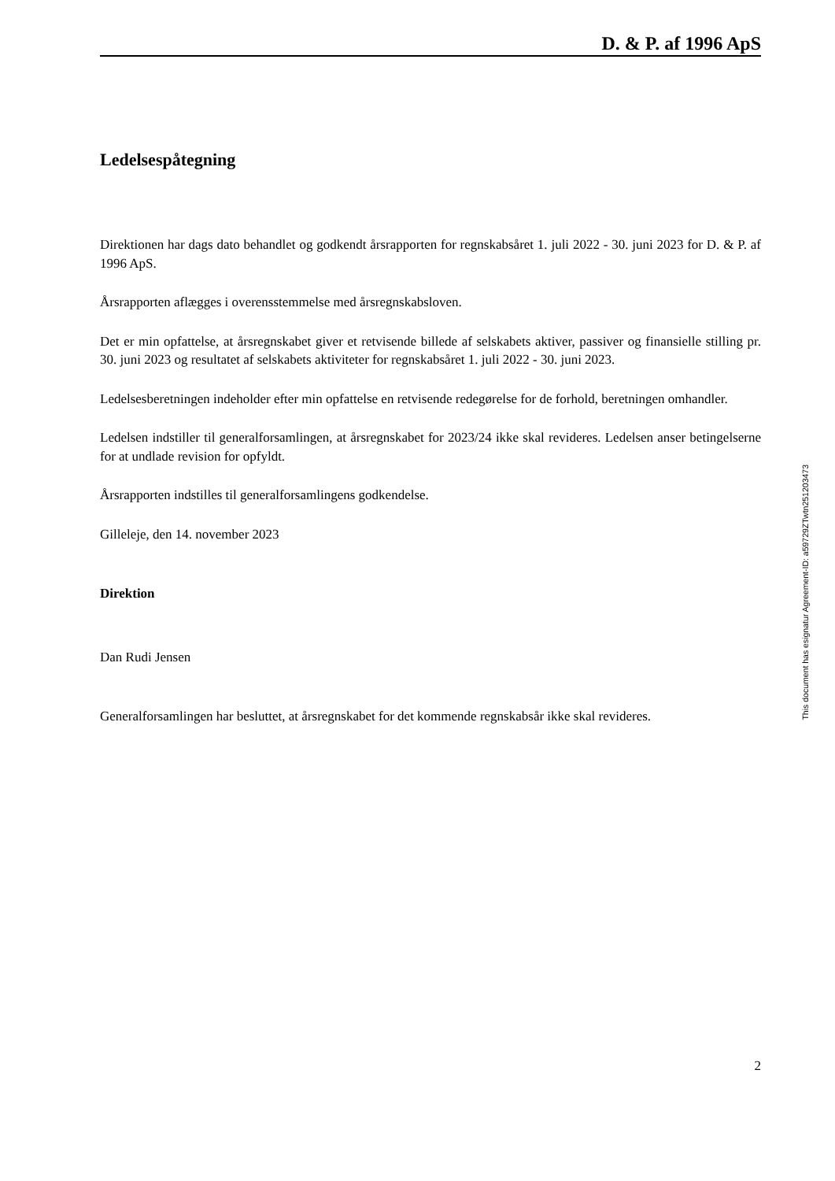D. & P. af 1996 ApS
Ledelsespåtegning
Direktionen har dags dato behandlet og godkendt årsrapporten for regnskabsåret 1. juli 2022 - 30. juni 2023 for D. & P. af 1996 ApS.
Årsrapporten aflægges i overensstemmelse med årsregnskabsloven.
Det er min opfattelse, at årsregnskabet giver et retvisende billede af selskabets aktiver, passiver og finansielle stilling pr. 30. juni 2023 og resultatet af selskabets aktiviteter for regnskabsåret 1. juli 2022 - 30. juni 2023.
Ledelsesberetningen indeholder efter min opfattelse en retvisende redegørelse for de forhold, beretningen omhandler.
Ledelsen indstiller til generalforsamlingen, at årsregnskabet for 2023/24 ikke skal revideres. Ledelsen anser betingelserne for at undlade revision for opfyldt.
Årsrapporten indstilles til generalforsamlingens godkendelse.
Gilleleje, den 14. november 2023
Direktion
Dan Rudi Jensen
Generalforsamlingen har besluttet, at årsregnskabet for det kommende regnskabsår ikke skal revideres.
2
This document has esignatur Agreement-ID: a59729ZTwtn251203473